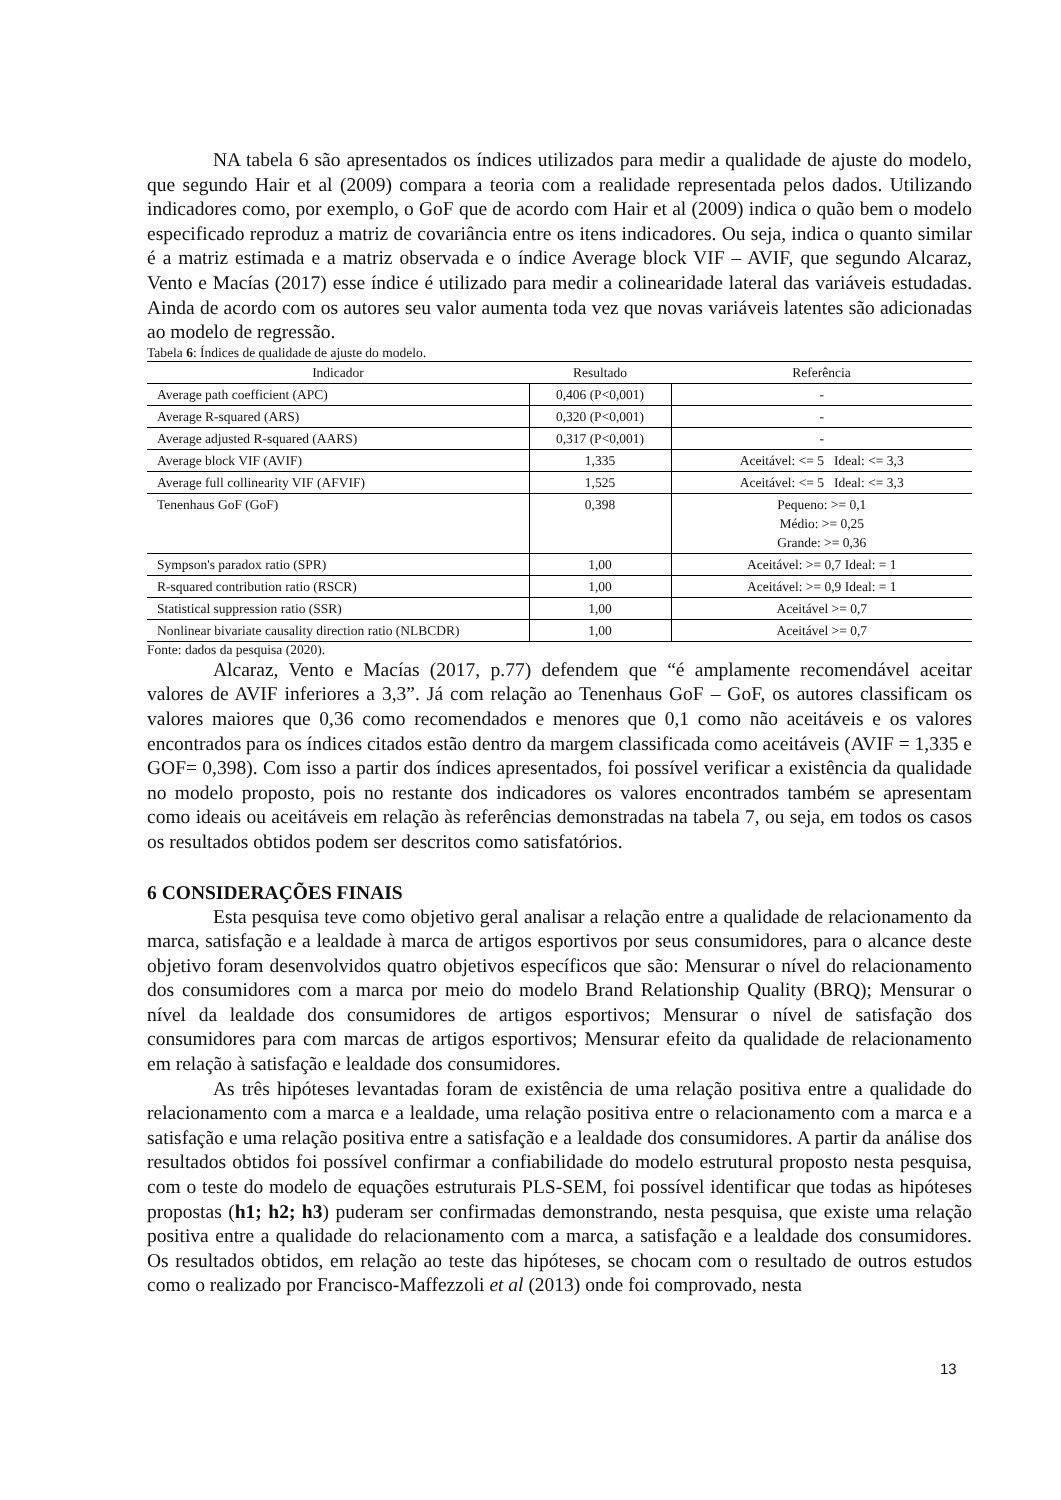NA tabela 6 são apresentados os índices utilizados para medir a qualidade de ajuste do modelo, que segundo Hair et al (2009) compara a teoria com a realidade representada pelos dados. Utilizando indicadores como, por exemplo, o GoF que de acordo com Hair et al (2009) indica o quão bem o modelo especificado reproduz a matriz de covariância entre os itens indicadores. Ou seja, indica o quanto similar é a matriz estimada e a matriz observada e o índice Average block VIF – AVIF, que segundo Alcaraz, Vento e Macías (2017) esse índice é utilizado para medir a colinearidade lateral das variáveis estudadas. Ainda de acordo com os autores seu valor aumenta toda vez que novas variáveis latentes são adicionadas ao modelo de regressão.
Tabela 6: Índices de qualidade de ajuste do modelo.
| Indicador | Resultado | Referência |
| --- | --- | --- |
| Average path coefficient (APC) | 0,406 (P<0,001) | - |
| Average R-squared (ARS) | 0,320 (P<0,001) | - |
| Average adjusted R-squared (AARS) | 0,317 (P<0,001) | - |
| Average block VIF (AVIF) | 1,335 | Aceitável: <= 5 Ideal: <= 3,3 |
| Average full collinearity VIF (AFVIF) | 1,525 | Aceitável: <= 5 Ideal: <= 3,3 |
| Tenenhaus GoF (GoF) | 0,398 | Pequeno: >= 0,1 Médio: >= 0,25 Grande: >= 0,36 |
| Sympson's paradox ratio (SPR) | 1,00 | Aceitável: >= 0,7 Ideal: = 1 |
| R-squared contribution ratio (RSCR) | 1,00 | Aceitável: >= 0,9 Ideal: = 1 |
| Statistical suppression ratio (SSR) | 1,00 | Aceitável >= 0,7 |
| Nonlinear bivariate causality direction ratio (NLBCDR) | 1,00 | Aceitável >= 0,7 |
Fonte: dados da pesquisa (2020).
Alcaraz, Vento e Macías (2017, p.77) defendem que “é amplamente recomendável aceitar valores de AVIF inferiores a 3,3”. Já com relação ao Tenenhaus GoF – GoF, os autores classificam os valores maiores que 0,36 como recomendados e menores que 0,1 como não aceitáveis e os valores encontrados para os índices citados estão dentro da margem classificada como aceitáveis (AVIF = 1,335 e GOF= 0,398). Com isso a partir dos índices apresentados, foi possível verificar a existência da qualidade no modelo proposto, pois no restante dos indicadores os valores encontrados também se apresentam como ideais ou aceitáveis em relação às referências demonstradas na tabela 7, ou seja, em todos os casos os resultados obtidos podem ser descritos como satisfatórios.
6 CONSIDERAÇÕES FINAIS
Esta pesquisa teve como objetivo geral analisar a relação entre a qualidade de relacionamento da marca, satisfação e a lealdade à marca de artigos esportivos por seus consumidores, para o alcance deste objetivo foram desenvolvidos quatro objetivos específicos que são: Mensurar o nível do relacionamento dos consumidores com a marca por meio do modelo Brand Relationship Quality (BRQ); Mensurar o nível da lealdade dos consumidores de artigos esportivos; Mensurar o nível de satisfação dos consumidores para com marcas de artigos esportivos; Mensurar efeito da qualidade de relacionamento em relação à satisfação e lealdade dos consumidores.
As três hipóteses levantadas foram de existência de uma relação positiva entre a qualidade do relacionamento com a marca e a lealdade, uma relação positiva entre o relacionamento com a marca e a satisfação e uma relação positiva entre a satisfação e a lealdade dos consumidores. A partir da análise dos resultados obtidos foi possível confirmar a confiabilidade do modelo estrutural proposto nesta pesquisa, com o teste do modelo de equações estruturais PLS-SEM, foi possível identificar que todas as hipóteses propostas (h1; h2; h3) puderam ser confirmadas demonstrando, nesta pesquisa, que existe uma relação positiva entre a qualidade do relacionamento com a marca, a satisfação e a lealdade dos consumidores. Os resultados obtidos, em relação ao teste das hipóteses, se chocam com o resultado de outros estudos como o realizado por Francisco-Maffezzoli et al (2013) onde foi comprovado, nesta
13